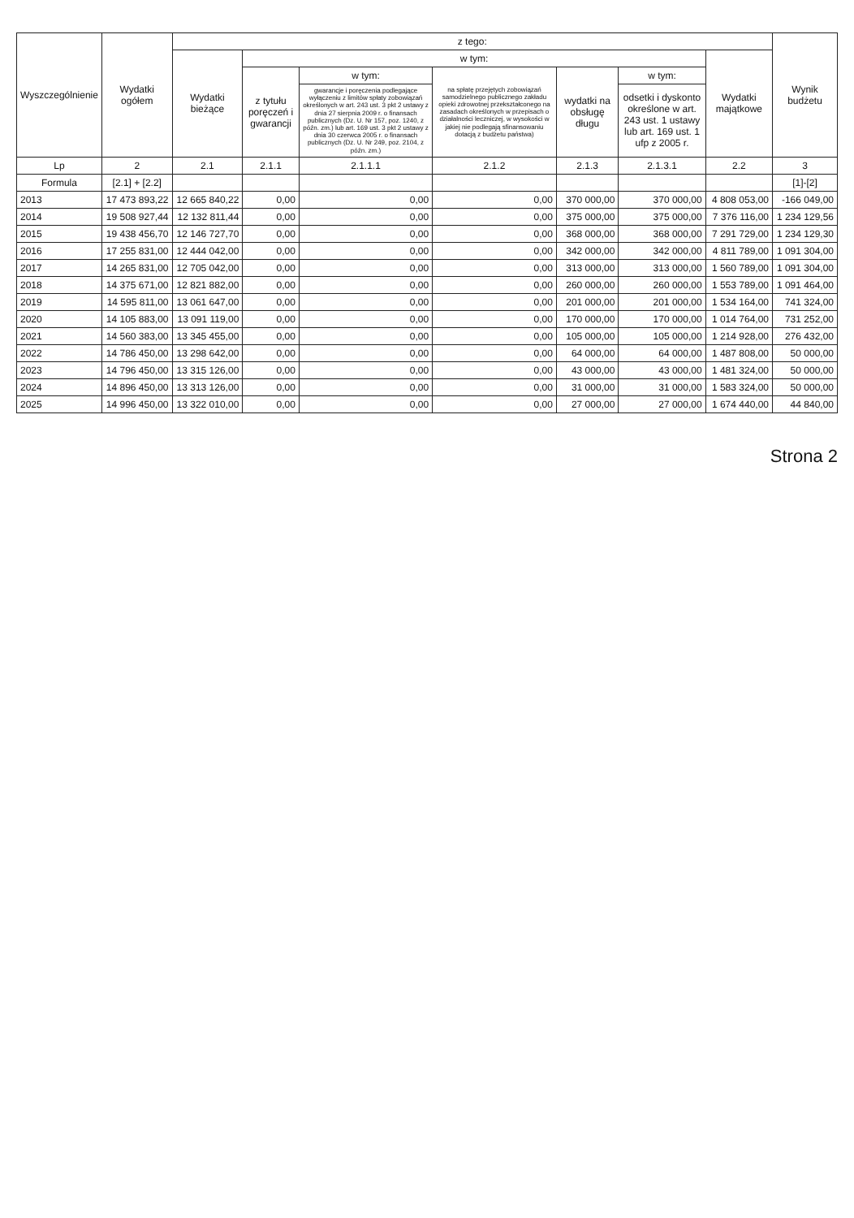| Wyszczególnienie | Wydatki ogółem | z tego: | | | | | | | Wynik budżetu |
| --- | --- | --- | --- | --- | --- | --- | --- | --- | --- |
| | | Wydatki bieżące | w tym: | | | | | Wydatki majątkowe | |
| | | | z tytułu poręczeń i gwarancji | w tym: | na spłatę przejętych zobowiązań samodzielnego publicznego zakładu opieki zdrowotnej przekształconego na zasadach określonych w przepisach o działalności leczniczej, w wysokości w jakiej nie podlegają sfinansowaniu dotacją z budżetu państwa) | wydatki na obsługę długu | w tym: | | |
| | | | | gwarancje i poręczenia podlegające wyłączeniu z limitów spłaty zobowiązań określonych w art. 243 ust. 3 pkt 2 ustawy z dnia 27 sierpnia 2009 r. o finansach publicznych (Dz. U. Nr 157, poz. 1240, z późn. zm.) lub art. 169 ust. 3 pkt 2 ustawy z dnia 30 czerwca 2005 r. o finansach publicznych (Dz. U. Nr 249, poz. 2104, z późn. zm.) | | | odsetki i dyskonto określone w art. 243 ust. 1 ustawy lub art. 169 ust. 1 ufp z 2005 r. | | |
| Lp | 2 | 2.1 | 2.1.1 | 2.1.1.1 | 2.1.2 | 2.1.3 | 2.1.3.1 | 2.2 | 3 |
| Formula | [2.1] + [2.2] | | | | | | | | [1]-[2] |
| 2013 | 17 473 893,22 | 12 665 840,22 | 0,00 | 0,00 | 0,00 | 370 000,00 | 370 000,00 | 4 808 053,00 | -166 049,00 |
| 2014 | 19 508 927,44 | 12 132 811,44 | 0,00 | 0,00 | 0,00 | 375 000,00 | 375 000,00 | 7 376 116,00 | 1 234 129,56 |
| 2015 | 19 438 456,70 | 12 146 727,70 | 0,00 | 0,00 | 0,00 | 368 000,00 | 368 000,00 | 7 291 729,00 | 1 234 129,30 |
| 2016 | 17 255 831,00 | 12 444 042,00 | 0,00 | 0,00 | 0,00 | 342 000,00 | 342 000,00 | 4 811 789,00 | 1 091 304,00 |
| 2017 | 14 265 831,00 | 12 705 042,00 | 0,00 | 0,00 | 0,00 | 313 000,00 | 313 000,00 | 1 560 789,00 | 1 091 304,00 |
| 2018 | 14 375 671,00 | 12 821 882,00 | 0,00 | 0,00 | 0,00 | 260 000,00 | 260 000,00 | 1 553 789,00 | 1 091 464,00 |
| 2019 | 14 595 811,00 | 13 061 647,00 | 0,00 | 0,00 | 0,00 | 201 000,00 | 201 000,00 | 1 534 164,00 | 741 324,00 |
| 2020 | 14 105 883,00 | 13 091 119,00 | 0,00 | 0,00 | 0,00 | 170 000,00 | 170 000,00 | 1 014 764,00 | 731 252,00 |
| 2021 | 14 560 383,00 | 13 345 455,00 | 0,00 | 0,00 | 0,00 | 105 000,00 | 105 000,00 | 1 214 928,00 | 276 432,00 |
| 2022 | 14 786 450,00 | 13 298 642,00 | 0,00 | 0,00 | 0,00 | 64 000,00 | 64 000,00 | 1 487 808,00 | 50 000,00 |
| 2023 | 14 796 450,00 | 13 315 126,00 | 0,00 | 0,00 | 0,00 | 43 000,00 | 43 000,00 | 1 481 324,00 | 50 000,00 |
| 2024 | 14 896 450,00 | 13 313 126,00 | 0,00 | 0,00 | 0,00 | 31 000,00 | 31 000,00 | 1 583 324,00 | 50 000,00 |
| 2025 | 14 996 450,00 | 13 322 010,00 | 0,00 | 0,00 | 0,00 | 27 000,00 | 27 000,00 | 1 674 440,00 | 44 840,00 |
Strona 2